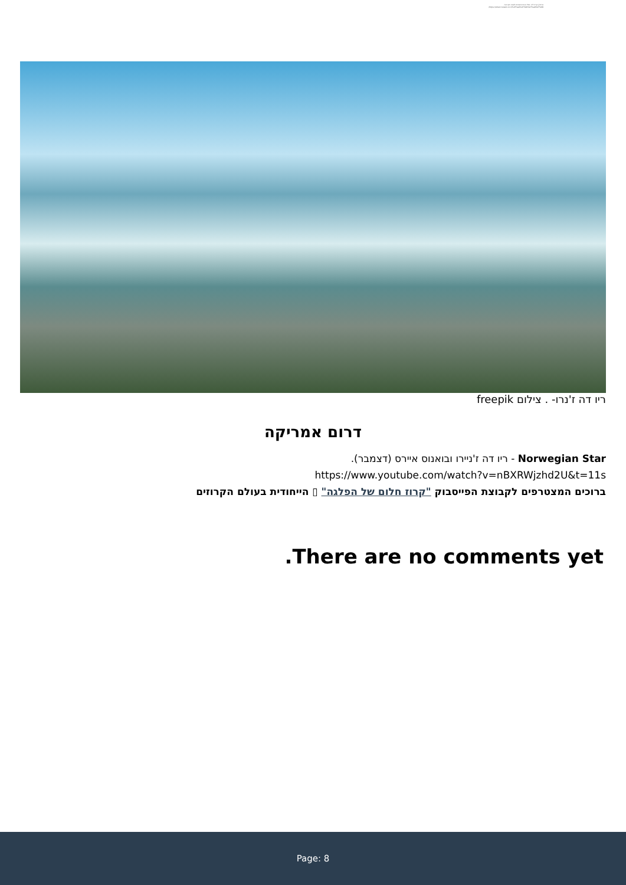נורוויג'ן קרוז ליינ: נמלי הבית והאוניות לעונה הקרובה
https://www.cruisein.co.il/%d7%a8%d7%90%d7%a9%d7%99/
ריו דה ז'נרו- . צילום freepik
דרום אמריקה
Norwegian Star - ריו דה ז'ניירו ובואנוס איירס (דצמבר).
https://www.youtube.com/watch?v=nBXRWjzhd2U&t=11s
ברוכים המצטרפים לקבוצת הפייסבוק "קרוז חלום של הפלגה" ▯ הייחודית בעולם הקרוזים
There are no comments yet.
Page: 8